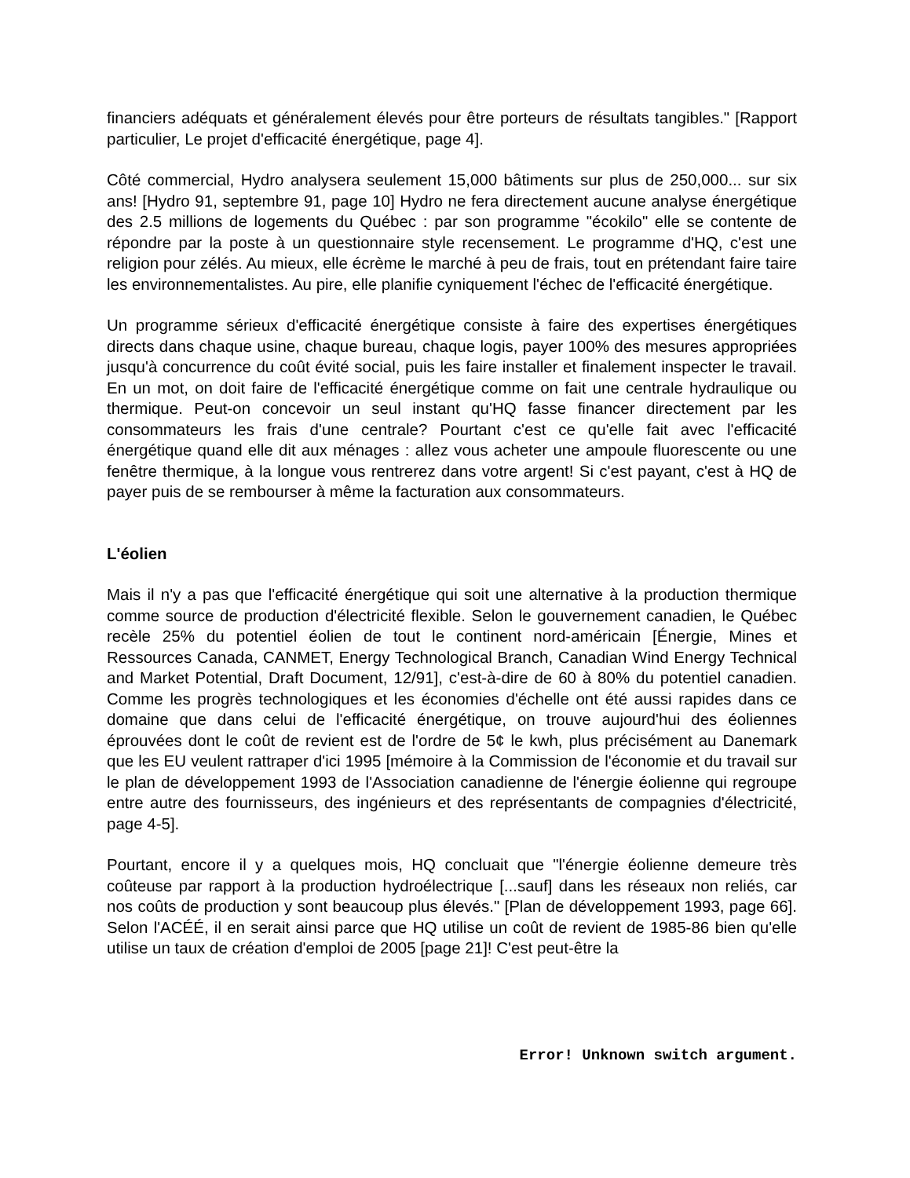financiers adéquats et généralement élevés pour être porteurs de résultats tangibles." [Rapport particulier, Le projet d'efficacité énergétique, page 4].
Côté commercial, Hydro analysera seulement 15,000 bâtiments sur plus de 250,000... sur six ans! [Hydro 91, septembre 91, page 10] Hydro ne fera directement aucune analyse énergétique des 2.5 millions de logements du Québec : par son programme "écokilo" elle se contente de répondre par la poste à un questionnaire style recensement. Le programme d'HQ, c'est une religion pour zélés. Au mieux, elle écrème le marché à peu de frais, tout en prétendant faire taire les environnementalistes. Au pire, elle planifie cyniquement l'échec de l'efficacité énergétique.
Un programme sérieux d'efficacité énergétique consiste à faire des expertises énergétiques directs dans chaque usine, chaque bureau, chaque logis, payer 100% des mesures appropriées jusqu'à concurrence du coût évité social, puis les faire installer et finalement inspecter le travail. En un mot, on doit faire de l'efficacité énergétique comme on fait une centrale hydraulique ou thermique. Peut-on concevoir un seul instant qu'HQ fasse financer directement par les consommateurs les frais d'une centrale? Pourtant c'est ce qu'elle fait avec l'efficacité énergétique quand elle dit aux ménages : allez vous acheter une ampoule fluorescente ou une fenêtre thermique, à la longue vous rentrerez dans votre argent! Si c'est payant, c'est à HQ de payer puis de se rembourser à même la facturation aux consommateurs.
L'éolien
Mais il n'y a pas que l'efficacité énergétique qui soit une alternative à la production thermique comme source de production d'électricité flexible. Selon le gouvernement canadien, le Québec recèle 25% du potentiel éolien de tout le continent nord-américain [Énergie, Mines et Ressources Canada, CANMET, Energy Technological Branch, Canadian Wind Energy Technical and Market Potential, Draft Document, 12/91], c'est-à-dire de 60 à 80% du potentiel canadien. Comme les progrès technologiques et les économies d'échelle ont été aussi rapides dans ce domaine que dans celui de l'efficacité énergétique, on trouve aujourd'hui des éoliennes éprouvées dont le coût de revient est de l'ordre de 5¢ le kwh, plus précisément au Danemark que les EU veulent rattraper d'ici 1995 [mémoire à la Commission de l'économie et du travail sur le plan de développement 1993 de l'Association canadienne de l'énergie éolienne qui regroupe entre autre des fournisseurs, des ingénieurs et des représentants de compagnies d'électricité, page 4-5].
Pourtant, encore il y a quelques mois, HQ concluait que "l'énergie éolienne demeure très coûteuse par rapport à la production hydroélectrique [...sauf] dans les réseaux non reliés, car nos coûts de production y sont beaucoup plus élevés." [Plan de développement 1993, page 66]. Selon l'ACÉÉ, il en serait ainsi parce que HQ utilise un coût de revient de 1985-86 bien qu'elle utilise un taux de création d'emploi de 2005 [page 21]! C'est peut-être la
Error! Unknown switch argument.